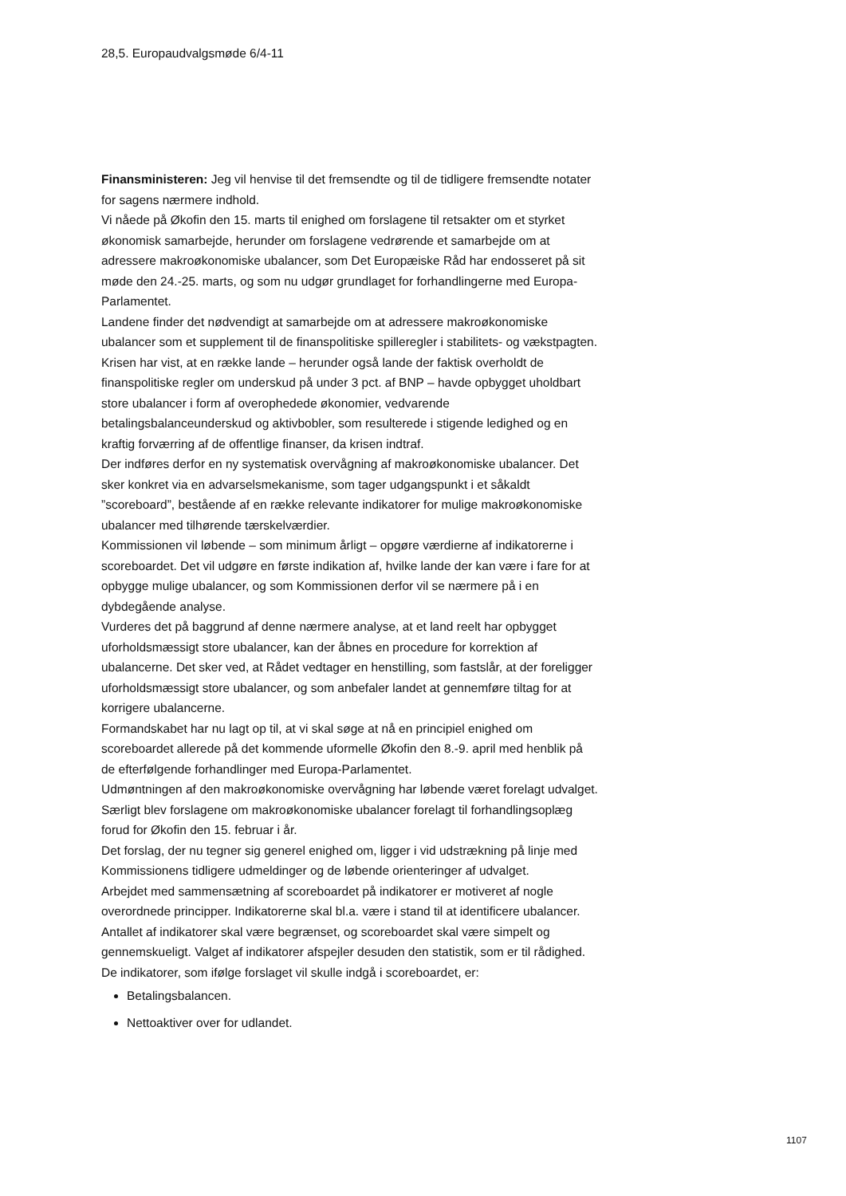28,5. Europaudvalgsmøde 6/4-11
Finansministeren: Jeg vil henvise til det fremsendte og til de tidligere fremsendte notater for sagens nærmere indhold.
Vi nåede på Økofin den 15. marts til enighed om forslagene til retsakter om et styrket økonomisk samarbejde, herunder om forslagene vedrørende et samarbejde om at adressere makroøkonomiske ubalancer, som Det Europæiske Råd har endosseret på sit møde den 24.-25. marts, og som nu udgør grundlaget for forhandlingerne med Europa-Parlamentet.
Landene finder det nødvendigt at samarbejde om at adressere makroøkonomiske ubalancer som et supplement til de finanspolitiske spilleregler i stabilitets- og vækstpagten. Krisen har vist, at en række lande – herunder også lande der faktisk overholdt de finanspolitiske regler om underskud på under 3 pct. af BNP – havde opbygget uholdbart store ubalancer i form af overophedede økonomier, vedvarende betalingsbalanceunderskud og aktivbobler, som resulterede i stigende ledighed og en kraftig forværring af de offentlige finanser, da krisen indtraf.
Der indføres derfor en ny systematisk overvågning af makroøkonomiske ubalancer. Det sker konkret via en advarselsmekanisme, som tager udgangspunkt i et såkaldt ”scoreboard”, bestående af en række relevante indikatorer for mulige makroøkonomiske ubalancer med tilhørende tærskelværdier.
Kommissionen vil løbende – som minimum årligt – opgøre værdierne af indikatorerne i scoreboardet. Det vil udgøre en første indikation af, hvilke lande der kan være i fare for at opbygge mulige ubalancer, og som Kommissionen derfor vil se nærmere på i en dybdegående analyse.
Vurderes det på baggrund af denne nærmere analyse, at et land reelt har opbygget uforholdsmæssigt store ubalancer, kan der åbnes en procedure for korrektion af ubalancerne. Det sker ved, at Rådet vedtager en henstilling, som fastslår, at der foreligger uforholdsmæssigt store ubalancer, og som anbefaler landet at gennemføre tiltag for at korrigere ubalancerne.
Formandskabet har nu lagt op til, at vi skal søge at nå en principiel enighed om scoreboardet allerede på det kommende uformelle Økofin den 8.-9. april med henblik på de efterfølgende forhandlinger med Europa-Parlamentet.
Udmøntningen af den makroøkonomiske overvågning har løbende været forelagt udvalget. Særligt blev forslagene om makroøkonomiske ubalancer forelagt til forhandlingsoplæg forud for Økofin den 15. februar i år.
Det forslag, der nu tegner sig generel enighed om, ligger i vid udstrækning på linje med Kommissionens tidligere udmeldinger og de løbende orienteringer af udvalget.
Arbejdet med sammensætning af scoreboardet på indikatorer er motiveret af nogle overordnede principper. Indikatorerne skal bl.a. være i stand til at identificere ubalancer. Antallet af indikatorer skal være begrænset, og scoreboardet skal være simpelt og gennemskueligt. Valget af indikatorer afspejler desuden den statistik, som er til rådighed.
De indikatorer, som ifølge forslaget vil skulle indgå i scoreboardet, er:
Betalingsbalancen.
Nettoaktiver over for udlandet.
1107